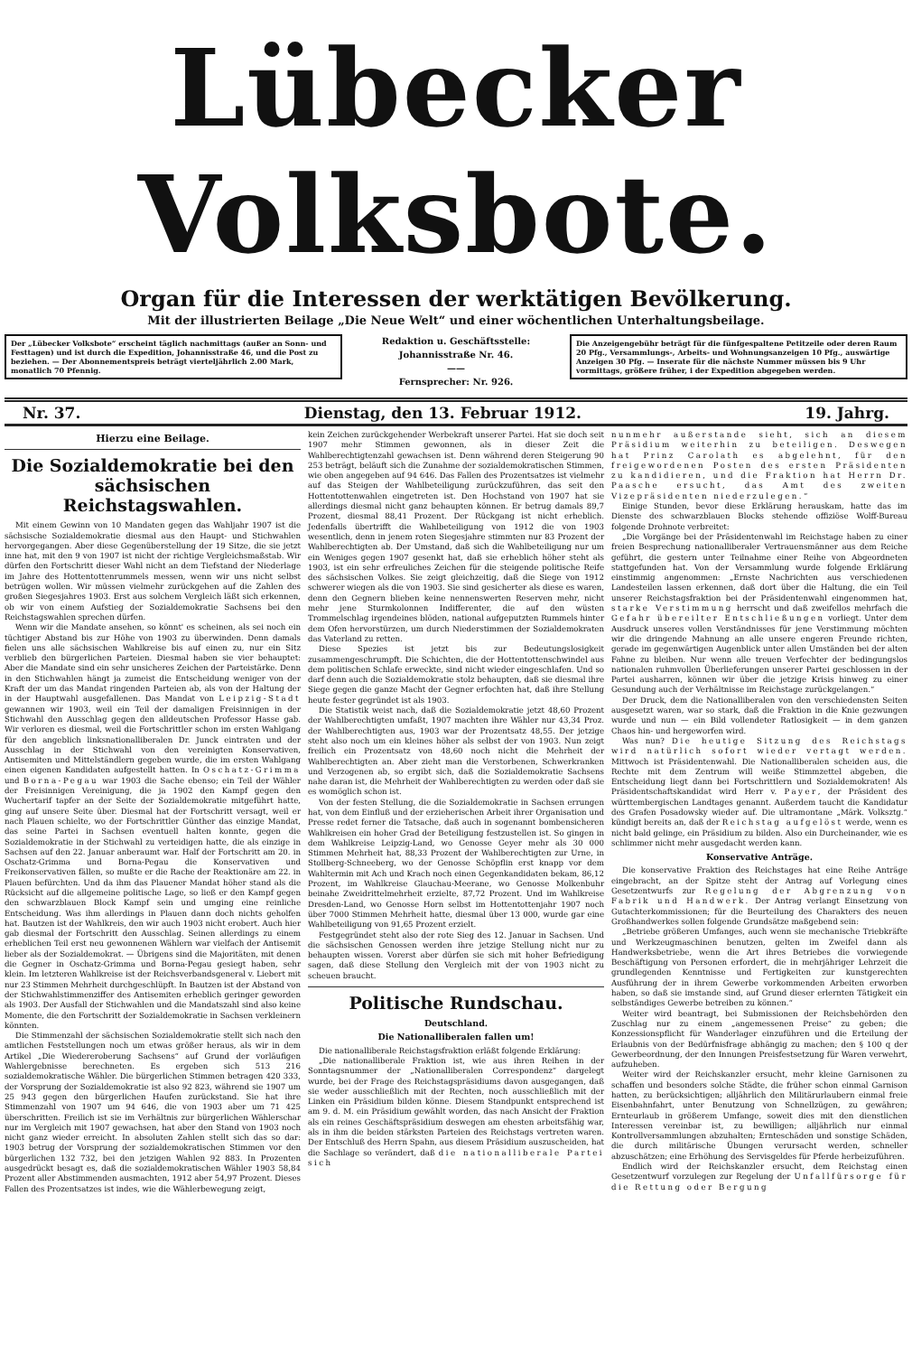Lübecker Volksbote.
Organ für die Interessen der werktätigen Bevölkerung.
Mit der illustrierten Beilage „Die Neue Welt“ und einer wöchentlichen Unterhaltungsbeilage.
Der „Lübecker Volksbote“ erscheint täglich nachmittags (außer an Sonn- und Festtagen) und ist durch die Expedition, Johannisstraße 46, und die Post zu beziehen. — Der Abonnementspreis beträgt vierteljährlich 2.00 Mark, monatlich 70 Pfennig.
Redaktion u. Geschäftsstelle:
Johannisstraße Nr. 46.
——
Fernsprecher: Nr. 926.
Die Anzeigengebühr beträgt für die fünfgespaltene Petitzeile oder deren Raum 20 Pfg., Versammlungs-, Arbeits- und Wohnungsanzeigen 10 Pfg., auswärtige Anzeigen 30 Pfg. — Inserate für die nächste Nummer müssen bis 9 Uhr vormittags, größere früher, i der Expedition abgegeben werden.
Nr. 37. Dienstag, den 13. Februar 1912. 19. Jahrg.
Hierzu eine Beilage.
Die Sozialdemokratie bei den sächsischen Reichstagswahlen.
Mit einem Gewinn von 10 Mandaten gegen das Wahljahr 1907 ist die sächsische Sozialdemokratie diesmal aus den Haupt- und Stichwahlen hervorgegangen. Aber diese Gegenüberstellung der 19 Sitze, die sie jetzt inne hat, mit den 9 von 1907 ist nicht der richtige Vergleichsmaßstab. Wir dürfen den Fortschritt dieser Wahl nicht an dem Tiefstand der Niederlage im Jahre des Hottentottenrummels messen, wenn wir uns nicht selbst betrügen wollen. Wir müssen vielmehr zurückgehen auf die Zahlen des großen Siegesjahres 1903. Erst aus solchem Vergleich läßt sich erkennen, ob wir von einem Aufstieg der Sozialdemokratie Sachsens bei den Reichstagswahlen sprechen dürfen.
Wenn wir die Mandate ansehen, so könnt' es scheinen, als sei noch ein tüchtiger Abstand bis zur Höhe von 1903 zu überwinden. Denn damals fielen uns alle sächsischen Wahlkreise bis auf einen zu, nur ein Sitz verblieb den bürgerlichen Parteien. Diesmal haben sie vier behauptet: Aber die Mandate sind ein sehr unsicheres Zeichen der Parteistärke. Denn in den Stichwahlen hängt ja zumeist die Entscheidung weniger von der Kraft der um das Mandat ringenden Parteien ab, als von der Haltung der in der Hauptwahl ausgefallenen. Das Mandat von Leipzig-Stadt gewannen wir 1903, weil ein Teil der damaligen Freisinnigen in der Stichwahl den Ausschlag gegen den alldeutschen Professor Hasse gab. Wir verloren es diesmal, weil die Fortschrittler schon im ersten Wahlgang für den angeblich linksnationalliberalen Dr. Junck eintraten und der Ausschlag in der Stichwahl von den vereinigten Konservativen, Antisemiten und Mittelständlern gegeben wurde, die im ersten Wahlgang einen eigenen Kandidaten aufgestellt hatten. In Oschatz-Grimma und Borna-Pegau war 1903 die Sache ebenso; ein Teil der Wähler der Freisinnigen Vereinigung, die ja 1902 den Kampf gegen den Wuchertarif tapfer an der Seite der Sozialdemokratie mitgeführt hatte, ging auf unsere Seite über. Diesmal hat der Fortschritt versagt, weil er nach Plauen schielte, wo der Fortschrittler Günther das einzige Mandat, das seine Partei in Sachsen eventuell halten konnte, gegen die Sozialdemokratie in der Stichwahl zu verteidigen hatte, die als einzige in Sachsen auf den 22. Januar anberaumt war. Half der Fortschritt am 20. in Oschatz-Grimma und Borna-Pegau die Konservativen und Freikonservativen fällen, so mußte er die Rache der Reaktionäre am 22. in Plauen befürchten. Und da ihm das Plauener Mandat höher stand als die Rücksicht auf die allgemeine politische Lage, so ließ er den Kampf gegen den schwarzblauen Block Kampf sein und umging eine reinliche Entscheidung. Was ihm allerdings in Plauen dann doch nichts geholfen hat. Bautzen ist der Wahlkreis, den wir auch 1903 nicht erobert. Auch hier gab diesmal der Fortschritt den Ausschlag. Seinen allerdings zu einem erheblichen Teil erst neu gewonnenen Wählern war vielfach der Antisemit lieber als der Sozialdemokrat. — Übrigens sind die Majoritäten, mit denen die Gegner in Oschatz-Grimma und Borna-Pegau gesiegt haben, sehr klein. Im letzteren Wahlkreise ist der Reichsverbandsgeneral v. Liebert mit nur 23 Stimmen Mehrheit durchgeschlüpft. In Bautzen ist der Abstand von der Stichwahlstimmenziffer des Antisemiten erheblich geringer geworden als 1903. Der Ausfall der Stichwahlen und die Mandatszahl sind also keine Momente, die den Fortschritt der Sozialdemokratie in Sachsen verkleinern könnten.
Die Stimmenzahl der sächsischen Sozialdemokratie stellt sich nach den amtlichen Feststellungen noch um etwas größer heraus, als wir in dem Artikel „Die Wiedereroberung Sachsens“ auf Grund der vorläufigen Wahlergebnisse berechneten. Es ergeben sich 513 216 sozialdemokratische Wähler. Die bürgerlichen Stimmen betragen 420 333, der Vorsprung der Sozialdemokratie ist also 92 823, während sie 1907 um 25 943 gegen den bürgerlichen Haufen zurückstand. Sie hat ihre Stimmenzahl von 1907 um 94 646, die von 1903 aber um 71 425 überschritten. Freilich ist sie im Verhältnis zur bürgerlichen Wählerschar nur im Vergleich mit 1907 gewachsen, hat aber den Stand von 1903 noch nicht ganz wieder erreicht. In absoluten Zahlen stellt sich das so dar: 1903 betrug der Vorsprung der sozialdemokratischen Stimmen vor den bürgerlichen 132 732, bei den jetzigen Wahlen 92 883. In Prozenten ausgedrückt besagt es, daß die sozialdemokratischen Wähler 1903 58,84 Prozent aller Abstimmenden ausmachten, 1912 aber 54,97 Prozent. Dieses Fallen des Prozentsatzes ist indes, wie die Wählerbewegung zeigt,
kein Zeichen zurückgehender Werbekraft unserer Partei. Hat sie doch seit 1907 mehr Stimmen gewonnen, als in dieser Zeit die Wahlberechtigtenzahl gewachsen ist. Denn während deren Steigerung 90 253 beträgt, beläuft sich die Zunahme der sozialdemokratischen Stimmen, wie oben angegeben auf 94 646. Das Fallen des Prozentsatzes ist vielmehr auf das Steigen der Wahlbeteiligung zurückzuführen, das seit den Hottentottenwahlen eingetreten ist. Den Hochstand von 1907 hat sie allerdings diesmal nicht ganz behaupten können. Er betrug damals 89,7 Prozent, diesmal 88,41 Prozent. Der Rückgang ist nicht erheblich. Jedenfalls übertrifft die Wahlbeteiligung von 1912 die von 1903 wesentlich, denn in jenem roten Siegesjahre stimmten nur 83 Prozent der Wahlberechtigten ab. Der Umstand, daß sich die Wahlbeteiligung nur um ein Weniges gegen 1907 gesenkt hat, daß sie erheblich höher steht als 1903, ist ein sehr erfreuliches Zeichen für die steigende politische Reife des sächsischen Volkes. Sie zeigt gleichzeitig, daß die Siege von 1912 schwerer wiegen als die von 1903. Sie sind gesicherter als diese es waren, denn den Gegnern blieben keine nennenswerten Reserven mehr, nicht mehr jene Sturmkolonnen Indifferenter, die auf den wüsten Trommelschlag irgendeines blöden, national aufgeputzten Rummels hinter dem Ofen hervorstürzen, um durch Niederstimmen der Sozialdemokraten das Vaterland zu retten.
Diese Spezies ist jetzt bis zur Bedeutungslosigkeit zusammengeschrumpft. Die Schichten, die der Hottentottenschwindel aus dem politischen Schlafe erweckte, sind nicht wieder eingeschlafen. Und so darf denn auch die Sozialdemokratie stolz behaupten, daß sie diesmal ihre Siege gegen die ganze Macht der Gegner erfochten hat, daß ihre Stellung heute fester gegründet ist als 1903.
Die Statistik weist nach, daß die Sozialdemokratie jetzt 48,60 Prozent der Wahlberechtigten umfaßt, 1907 machten ihre Wähler nur 43,34 Proz. der Wahlberechtigten aus, 1903 war der Prozentsatz 48,55. Der jetzige steht also noch um ein kleines höher als selbst der von 1903. Nun zeigt freilich ein Prozentsatz von 48,60 noch nicht die Mehrheit der Wahlberechtigten an. Aber zieht man die Verstorbenen, Schwerkranken und Verzogenen ab, so ergibt sich, daß die Sozialdemokratie Sachsens nahe daran ist, die Mehrheit der Wahlberechtigten zu werden oder daß sie es womöglich schon ist.
Von der festen Stellung, die die Sozialdemokratie in Sachsen errungen hat, von dem Einfluß und der erzieherischen Arbeit ihrer Organisation und Presse redet ferner die Tatsache, daß auch in sogenannt bombensicheren Wahlkreisen ein hoher Grad der Beteiligung festzustellen ist. So gingen in dem Wahlkreise Leipzig-Land, wo Genosse Geyer mehr als 30 000 Stimmen Mehrheit hat, 88,33 Prozent der Wahlberechtigten zur Urne, in Stollberg-Schneeberg, wo der Genosse Schöpflin erst knapp vor dem Wahltermin mit Ach und Krach noch einen Gegenkandidaten bekam, 86,12 Prozent, im Wahlkreise Glauchau-Meerane, wo Genosse Molkenbuhr beinahe Zweidrittelmehrheit erzielte, 87,72 Prozent. Und im Wahlkreise Dresden-Land, wo Genosse Horn selbst im Hottentottenjahr 1907 noch über 7000 Stimmen Mehrheit hatte, diesmal über 13 000, wurde gar eine Wahlbeteiligung von 91,65 Prozent erzielt.
Festgegründet steht also der rote Sieg des 12. Januar in Sachsen. Und die sächsischen Genossen werden ihre jetzige Stellung nicht nur zu behaupten wissen. Vorerst aber dürfen sie sich mit hoher Befriedigung sagen, daß diese Stellung den Vergleich mit der von 1903 nicht zu scheuen braucht.
Politische Rundschau.
Deutschland.
Die Nationalliberalen fallen um!
Die nationalliberale Reichstagsfraktion erläßt folgende Erklärung:
„Die nationalliberale Fraktion ist, wie aus ihren Reihen in der Sonntagsnummer der „Nationalliberalen Correspondenz“ dargelegt wurde, bei der Frage des Reichstagspräsidiums davon ausgegangen, daß sie weder ausschließlich mit der Rechten, noch ausschließlich mit der Linken ein Präsidium bilden könne. Diesem Standpunkt entsprechend ist am 9. d. M. ein Präsidium gewählt worden, das nach Ansicht der Fraktion als ein reines Geschäftspräsidium deswegen am ehesten arbeitsfähig war, als in ihm die beiden stärksten Parteien des Reichstags vertreten waren. Der Entschluß des Herrn Spahn, aus diesem Präsidium auszuscheiden, hat die Sachlage so verändert, daß die nationalliberale Partei sich
nunmehr außerstande sieht, sich an diesem Präsidium weiterhin zu beteiligen. Deswegen hat Prinz Carolath es abgelehnt, für den freigewordenen Posten des ersten Präsidenten zu kandidieren, und die Fraktion hat Herrn Dr. Paasche ersucht, das Amt des zweiten Vizepräsidenten niederzulegen.“
Einige Stunden, bevor diese Erklärung herauskam, hatte das im Dienste des schwarzblauen Blocks stehende offiziöse Wolff-Bureau folgende Drohnote verbreitet:
„Die Vorgänge bei der Präsidentenwahl im Reichstage haben zu einer freien Besprechung nationalliberaler Vertrauensmänner aus dem Reiche geführt, die gestern unter Teilnahme einer Reihe von Abgeordneten stattgefunden hat. Von der Versammlung wurde folgende Erklärung einstimmig angenommen: „Ernste Nachrichten aus verschiedenen Landesteilen lassen erkennen, daß dort über die Haltung, die ein Teil unserer Reichstagsfraktion bei der Präsidentenwahl eingenommen hat, starke Verstimmung herrscht und daß zweifellos mehrfach die Gefahr übereilter Entschließungen vorliegt. Unter dem Ausdruck unseres vollen Verständnisses für jene Verstimmung möchten wir die dringende Mahnung an alle unsere engeren Freunde richten, gerade im gegenwärtigen Augenblick unter allen Umständen bei der alten Fahne zu bleiben. Nur wenn alle treuen Verfechter der bedingungslos nationalen ruhmvollen Überlieferungen unserer Partei geschlossen in der Partei ausharren, können wir über die jetzige Krisis hinweg zu einer Gesundung auch der Verhältnisse im Reichstage zurückgelangen.“
Der Druck, dem die Nationalliberalen von den verschiedensten Seiten ausgesetzt waren, war so stark, daß die Fraktion in die Knie gezwungen wurde und nun — ein Bild vollendeter Ratlosigkeit — in dem ganzen Chaos hin- und hergeworfen wird.
Was nun? Die heutige Sitzung des Reichstags wird natürlich sofort wieder vertagt werden. Mittwoch ist Präsidentenwahl. Die Nationalliberalen scheiden aus, die Rechte mit dem Zentrum will weiße Stimmzettel abgeben, die Entscheidung liegt dann bei Fortschrittlern und Sozialdemokraten! Als Präsidentschaftskandidat wird Herr v. Payer, der Präsident des württembergischen Landtages genannt. Außerdem taucht die Kandidatur des Grafen Posadowsky wieder auf. Die ultramontane „Märk. Volksztg.“ kündigt bereits an, daß der Reichstag aufgelöst werde, wenn es nicht bald gelinge, ein Präsidium zu bilden. Also ein Durcheinander, wie es schlimmer nicht mehr ausgedacht werden kann.
Konservative Anträge.
Die konservative Fraktion des Reichstages hat eine Reihe Anträge eingebracht, an der Spitze steht der Antrag auf Vorlegung eines Gesetzentwurfs zur Regelung der Abgrenzung von Fabrik und Handwerk. Der Antrag verlangt Einsetzung von Gutachterkommissionen; für die Beurteilung des Charakters des neuen Großhandwerkes sollen folgende Grundsätze maßgebend sein:
„Betriebe größeren Umfanges, auch wenn sie mechanische Triebkräfte und Werkzeugmaschinen benutzen, gelten im Zweifel dann als Handwerksbetriebe, wenn die Art ihres Betriebes die vorwiegende Beschäftigung von Personen erfordert, die in mehrjähriger Lehrzeit die grundlegenden Kenntnisse und Fertigkeiten zur kunstgerechten Ausführung der in ihrem Gewerbe vorkommenden Arbeiten erworben haben, so daß sie imstande sind, auf Grund dieser erlernten Tätigkeit ein selbständiges Gewerbe betreiben zu können.“
Weiter wird beantragt, bei Submissionen der Reichsbehörden den Zuschlag nur zu einem „angemessenen Preise“ zu geben; die Konzessionspflicht für Wanderlager einzuführen und die Erteilung der Erlaubnis von der Bedürfnisfrage abhängig zu machen; den § 100 q der Gewerbeordnung, der den Innungen Preisfestsetzung für Waren verwehrt, aufzuheben.
Weiter wird der Reichskanzler ersucht, mehr kleine Garnisonen zu schaffen und besonders solche Städte, die früher schon einmal Garnison hatten, zu berücksichtigen; alljährlich den Militärurlaubern einmal freie Eisenbahnfahrt, unter Benutzung von Schnellzügen, zu gewähren; Ernteurlaub in größerem Umfange, soweit dies mit den dienstlichen Interessen vereinbar ist, zu bewilligen; alljährlich nur einmal Kontrollversammlungen abzuhalten; Ernteschäden und sonstige Schäden, die durch militärische Übungen verursacht werden, schneller abzuschätzen; eine Erhöhung des Servisgeldes für Pferde herbeizuführen.
Endlich wird der Reichskanzler ersucht, dem Reichstag einen Gesetzentwurf vorzulegen zur Regelung der Unfallfürsorge für die Rettung oder Bergung